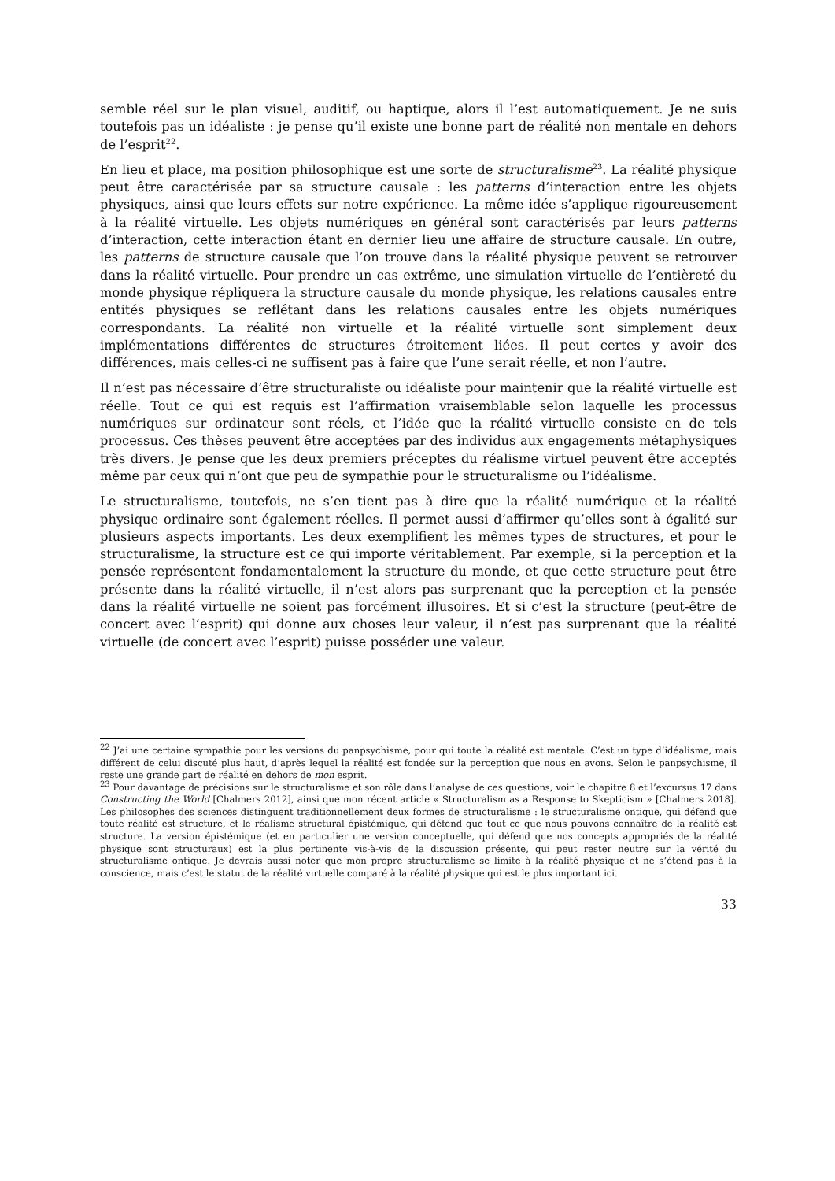semble réel sur le plan visuel, auditif, ou haptique, alors il l’est automatiquement. Je ne suis toutefois pas un idéaliste : je pense qu’il existe une bonne part de réalité non mentale en dehors de l’esprit<sup>22</sup>.
En lieu et place, ma position philosophique est une sorte de structuralisme<sup>23</sup>. La réalité physique peut être caractérisée par sa structure causale : les patterns d’interaction entre les objets physiques, ainsi que leurs effets sur notre expérience. La même idée s’applique rigoureusement à la réalité virtuelle. Les objets numériques en général sont caractérisés par leurs patterns d’interaction, cette interaction étant en dernier lieu une affaire de structure causale. En outre, les patterns de structure causale que l’on trouve dans la réalité physique peuvent se retrouver dans la réalité virtuelle. Pour prendre un cas extrême, une simulation virtuelle de l’entièreté du monde physique répliquera la structure causale du monde physique, les relations causales entre entités physiques se reflétant dans les relations causales entre les objets numériques correspondants. La réalité non virtuelle et la réalité virtuelle sont simplement deux implémentations différentes de structures étroitement liées. Il peut certes y avoir des différences, mais celles-ci ne suffisent pas à faire que l’une serait réelle, et non l’autre.
Il n’est pas nécessaire d’être structuraliste ou idéaliste pour maintenir que la réalité virtuelle est réelle. Tout ce qui est requis est l’affirmation vraisemblable selon laquelle les processus numériques sur ordinateur sont réels, et l’idée que la réalité virtuelle consiste en de tels processus. Ces thèses peuvent être acceptées par des individus aux engagements métaphysiques très divers. Je pense que les deux premiers préceptes du réalisme virtuel peuvent être acceptés même par ceux qui n’ont que peu de sympathie pour le structuralisme ou l’idéalisme.
Le structuralisme, toutefois, ne s’en tient pas à dire que la réalité numérique et la réalité physique ordinaire sont également réelles. Il permet aussi d’affirmer qu’elles sont à égalité sur plusieurs aspects importants. Les deux exemplifient les mêmes types de structures, et pour le structuralisme, la structure est ce qui importe véritablement. Par exemple, si la perception et la pensée représentent fondamentalement la structure du monde, et que cette structure peut être présente dans la réalité virtuelle, il n’est alors pas surprenant que la perception et la pensée dans la réalité virtuelle ne soient pas forcément illusoires. Et si c’est la structure (peut-être de concert avec l’esprit) qui donne aux choses leur valeur, il n’est pas surprenant que la réalité virtuelle (de concert avec l’esprit) puisse posséder une valeur.
<sup>22</sup> J’ai une certaine sympathie pour les versions du panpsychisme, pour qui toute la réalité est mentale. C’est un type d’idéalisme, mais différent de celui discuté plus haut, d’après lequel la réalité est fondée sur la perception que nous en avons. Selon le panpsychisme, il reste une grande part de réalité en dehors de mon esprit.
<sup>23</sup> Pour davantage de précisions sur le structuralisme et son rôle dans l’analyse de ces questions, voir le chapitre 8 et l’excursus 17 dans Constructing the World [Chalmers 2012], ainsi que mon récent article « Structuralism as a Response to Skepticism » [Chalmers 2018]. Les philosophes des sciences distinguent traditionnellement deux formes de structuralisme : le structuralisme ontique, qui défend que toute réalité est structure, et le réalisme structural épistémique, qui défend que tout ce que nous pouvons connaître de la réalité est structure. La version épistémique (et en particulier une version conceptuelle, qui défend que nos concepts appropriés de la réalité physique sont structuraux) est la plus pertinente vis-à-vis de la discussion présente, qui peut rester neutre sur la vérité du structuralisme ontique. Je devrais aussi noter que mon propre structuralisme se limite à la réalité physique et ne s’étend pas à la conscience, mais c’est le statut de la réalité virtuelle comparé à la réalité physique qui est le plus important ici.
33